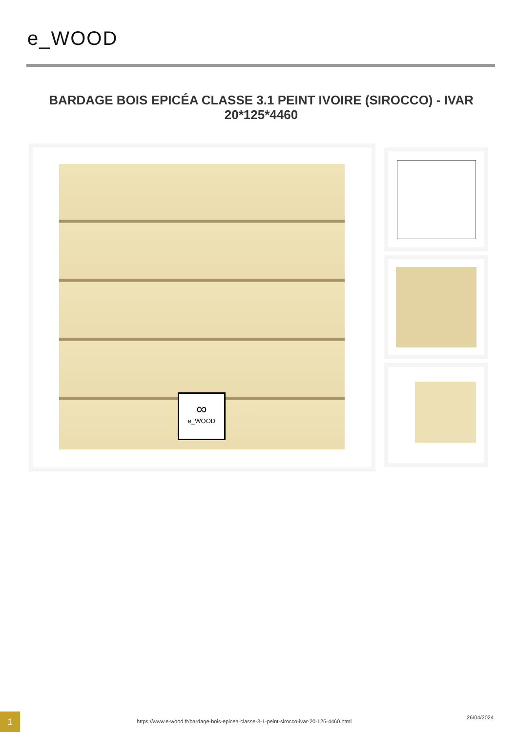e_WOOD
BARDAGE BOIS EPICÉA CLASSE 3.1 PEINT IVOIRE (SIROCCO) - IVAR 20*125*4460
∞
e_WOOD
1
https://www.e-wood.fr/bardage-bois-epicea-classe-3-1-peint-sirocco-ivar-20-125-4460.html
26/04/2024